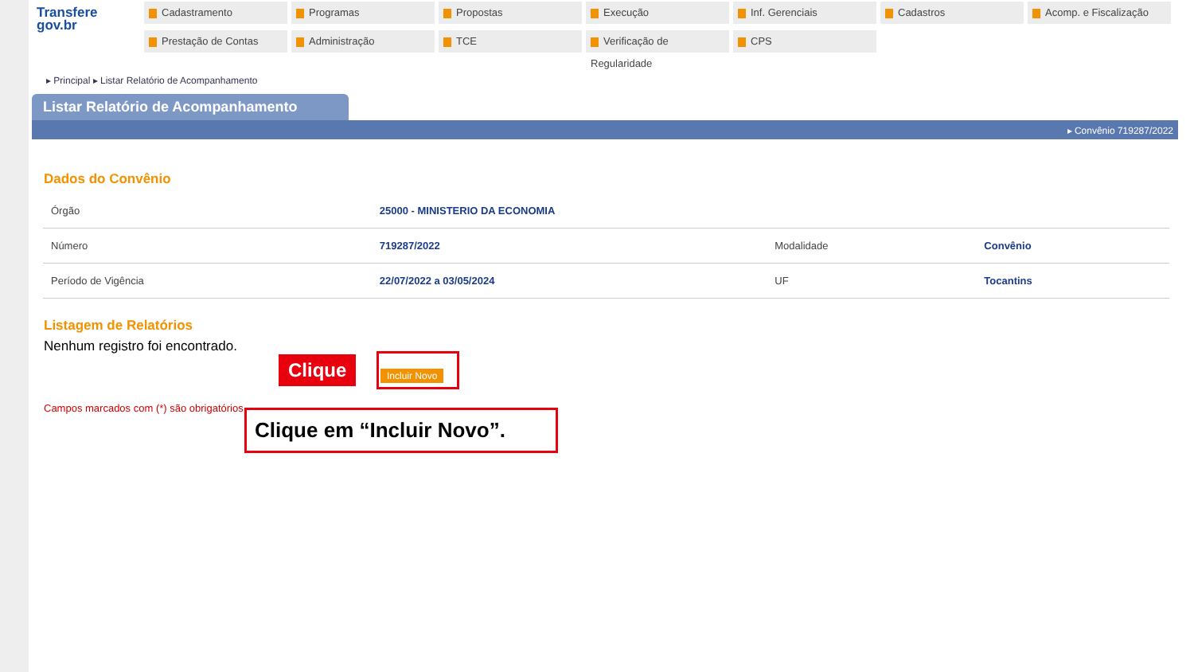Transfere
gov.br
Cadastramento
Programas
Propostas
Execução
Inf. Gerenciais
Cadastros
Acomp. e Fiscalização
Prestação de Contas
Administração
TCE
Verificação de Regularidade
CPS
▸ Principal ▸ Listar Relatório de Acompanhamento
Listar Relatório de Acompanhamento
▸ Convênio 719287/2022
Dados do Convênio
| Órgão | 25000 - MINISTERIO DA ECONOMIA | | |
| Número | 719287/2022 | Modalidade | Convênio |
| Período de Vigência | 22/07/2022 a 03/05/2024 | UF | Tocantins |
Listagem de Relatórios
Nenhum registro foi encontrado.
Campos marcados com (*) são obrigatórios
Clique Incluir Novo
Clique em “Incluir Novo”.